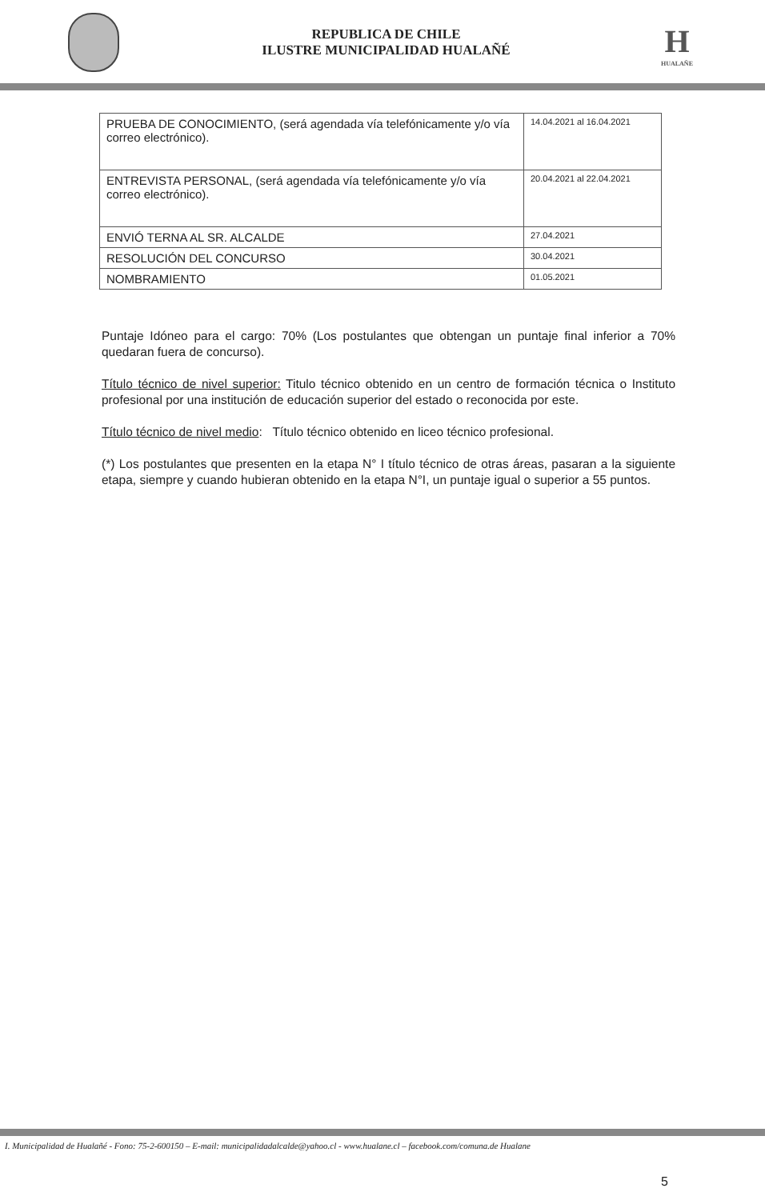REPUBLICA DE CHILE
ILUSTRE MUNICIPALIDAD HUALAÑÉ
H
HUALAÑE
| PRUEBA DE CONOCIMIENTO, (será agendada vía telefónicamente y/o vía correo electrónico). | 14.04.2021 al 16.04.2021 |
| ENTREVISTA PERSONAL, (será agendada vía telefónicamente y/o vía correo electrónico). | 20.04.2021 al 22.04.2021 |
| ENVIÓ TERNA AL SR. ALCALDE | 27.04.2021 |
| RESOLUCIÓN DEL CONCURSO | 30.04.2021 |
| NOMBRAMIENTO | 01.05.2021 |
Puntaje Idóneo para el cargo: 70% (Los postulantes que obtengan un puntaje final inferior a 70% quedaran fuera de concurso).
Título técnico de nivel superior: Titulo técnico obtenido en un centro de formación técnica o Instituto profesional por una institución de educación superior del estado o reconocida por este.
Título técnico de nivel medio: Título técnico obtenido en liceo técnico profesional.
(*) Los postulantes que presenten en la etapa N° I título técnico de otras áreas, pasaran a la siguiente etapa, siempre y cuando hubieran obtenido en la etapa N°I, un puntaje igual o superior a 55 puntos.
I. Municipalidad de Hualañé - Fono: 75-2-600150 – E-mail: municipalidadalcalde@yahoo.cl - www.hualane.cl – facebook.com/comuna.de Hualane
5